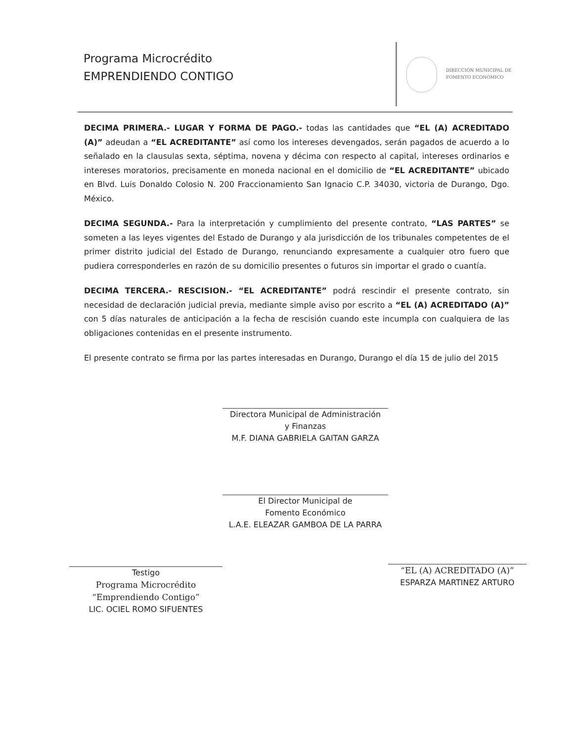Programa Microcrédito
EMPRENDIENDO CONTIGO
DIRECCIÓN MUNICIPAL DE
FOMENTO ECONÓMICO
DECIMA PRIMERA.- LUGAR Y FORMA DE PAGO.- todas las cantidades que “EL (A) ACREDITADO (A)” adeudan a “EL ACREDITANTE” así como los intereses devengados, serán pagados de acuerdo a lo señalado en la clausulas sexta, séptima, novena y décima con respecto al capital, intereses ordinarios e intereses moratorios, precisamente en moneda nacional en el domicilio de “EL ACREDITANTE” ubicado en Blvd. Luis Donaldo Colosio N. 200 Fraccionamiento San Ignacio C.P. 34030, victoria de Durango, Dgo. México.
DECIMA SEGUNDA.- Para la interpretación y cumplimiento del presente contrato, “LAS PARTES” se someten a las leyes vigentes del Estado de Durango y ala jurisdicción de los tribunales competentes de el primer distrito judicial del Estado de Durango, renunciando expresamente a cualquier otro fuero que pudiera corresponderles en razón de su domicilio presentes o futuros sin importar el grado o cuantía.
DECIMA TERCERA.- RESCISION.- “EL ACREDITANTE” podrá rescindir el presente contrato, sin necesidad de declaración judicial previa, mediante simple aviso por escrito a “EL (A) ACREDITADO (A)” con 5 días naturales de anticipación a la fecha de rescisión cuando este incumpla con cualquiera de las obligaciones contenidas en el presente instrumento.
El presente contrato se firma por las partes interesadas en Durango, Durango el día 15 de julio del 2015
Directora Municipal de Administración
y Finanzas
M.F. DIANA GABRIELA GAITAN GARZA
El Director Municipal de
Fomento Económico
L.A.E. ELEAZAR GAMBOA DE LA PARRA
Testigo
Programa Microcrédito
“Emprendiendo Contigo”
LIC. OCIEL ROMO SIFUENTES
“EL (A) ACREDITADO (A)”
ESPARZA MARTINEZ ARTURO